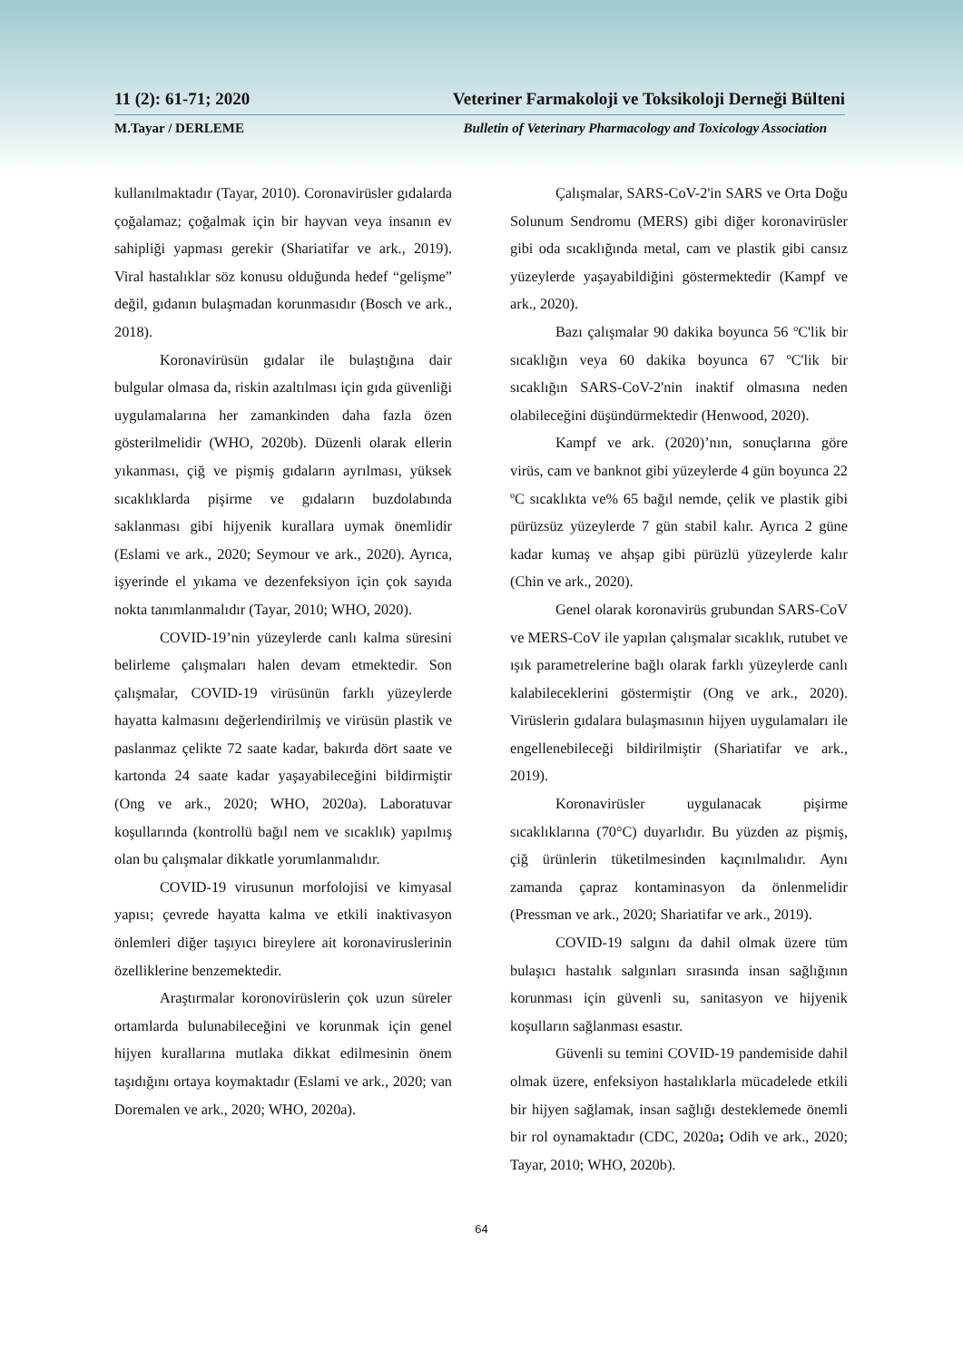11 (2): 61-71; 2020 Veteriner Farmakoloji ve Toksikoloji Derneği Bülteni
M.Tayar / DERLEME Bulletin of Veterinary Pharmacology and Toxicology Association
kullanılmaktadır (Tayar, 2010). Coronavirüsler gıdalarda çoğalamaz; çoğalmak için bir hayvan veya insanın ev sahipliği yapması gerekir (Shariatifar ve ark., 2019). Viral hastalıklar söz konusu olduğunda hedef “gelişme” değil, gıdanın bulaşmadan korunmasıdır (Bosch ve ark., 2018).
Koronavirüsün gıdalar ile bulaştığına dair bulgular olmasa da, riskin azaltılması için gıda güvenliği uygulamalarına her zamankinden daha fazla özen gösterilmelidir (WHO, 2020b). Düzenli olarak ellerin yıkanması, çiğ ve pişmiş gıdaların ayrılması, yüksek sıcaklıklarda pişirme ve gıdaların buzdolabında saklanması gibi hijyenik kurallara uymak önemlidir (Eslami ve ark., 2020; Seymour ve ark., 2020). Ayrıca, işyerinde el yıkama ve dezenfeksiyon için çok sayıda nokta tanımlanmalıdır (Tayar, 2010; WHO, 2020).
COVID-19’nin yüzeylerde canlı kalma süresini belirleme çalışmaları halen devam etmektedir. Son çalışmalar, COVID-19 virüsünün farklı yüzeylerde hayatta kalmasını değerlendirilmiş ve virüsün plastik ve paslanmaz çelikte 72 saate kadar, bakırda dört saate ve kartonda 24 saate kadar yaşayabileceğini bildirmiştir (Ong ve ark., 2020; WHO, 2020a). Laboratuvar koşullarında (kontrollü bağıl nem ve sıcaklık) yapılmış olan bu çalışmalar dikkatle yorumlanmalıdır.
COVID-19 virusunun morfolojisi ve kimyasal yapısı; çevrede hayatta kalma ve etkili inaktivasyon önlemleri diğer taşıyıcı bireylere ait koronaviruslerinin özelliklerine benzemektedir.
Araştırmalar koronovirüslerin çok uzun süreler ortamlarda bulunabileceğini ve korunmak için genel hijyen kurallarına mutlaka dikkat edilmesinin önem taşıdığını ortaya koymaktadır (Eslami ve ark., 2020; van Doremalen ve ark., 2020; WHO, 2020a).
Çalışmalar, SARS-CoV-2'in SARS ve Orta Doğu Solunum Sendromu (MERS) gibi diğer koronavirüsler gibi oda sıcaklığında metal, cam ve plastik gibi cansız yüzeylerde yaşayabildiğini göstermektedir (Kampf ve ark., 2020).
Bazı çalışmalar 90 dakika boyunca 56 ºC'lik bir sıcaklığın veya 60 dakika boyunca 67 ºC'lik bir sıcaklığın SARS-CoV-2'nin inaktif olmasına neden olabileceğini düşündürmektedir (Henwood, 2020).
Kampf ve ark. (2020)’nın, sonuçlarına göre virüs, cam ve banknot gibi yüzeylerde 4 gün boyunca 22 ºC sıcaklıkta ve% 65 bağıl nemde, çelik ve plastik gibi pürüzsüz yüzeylerde 7 gün stabil kalır. Ayrıca 2 güne kadar kumaş ve ahşap gibi pürüzlü yüzeylerde kalır (Chin ve ark., 2020).
Genel olarak koronavirüs grubundan SARS-CoV ve MERS-CoV ile yapılan çalışmalar sıcaklık, rutubet ve ışık parametrelerine bağlı olarak farklı yüzeylerde canlı kalabileceklerini göstermiştir (Ong ve ark., 2020). Virüslerin gıdalara bulaşmasının hijyen uygulamaları ile engellenebileceği bildirilmiştir (Shariatifar ve ark., 2019).
Koronavirüsler uygulanacak pişirme sıcaklıklarına (70°C) duyarlıdır. Bu yüzden az pişmiş, çiğ ürünlerin tüketilmesinden kaçınılmalıdır. Aynı zamanda çapraz kontaminasyon da önlenmelidir (Pressman ve ark., 2020; Shariatifar ve ark., 2019).
COVID-19 salgını da dahil olmak üzere tüm bulaşıcı hastalık salgınları sırasında insan sağlığının korunması için güvenli su, sanitasyon ve hijyenik koşulların sağlanması esastır.
Güvenli su temini COVID-19 pandemiside dahil olmak üzere, enfeksiyon hastalıklarla mücadelede etkili bir hijyen sağlamak, insan sağlığı desteklemede önemli bir rol oynamaktadır (CDC, 2020a; Odih ve ark., 2020; Tayar, 2010; WHO, 2020b).
64